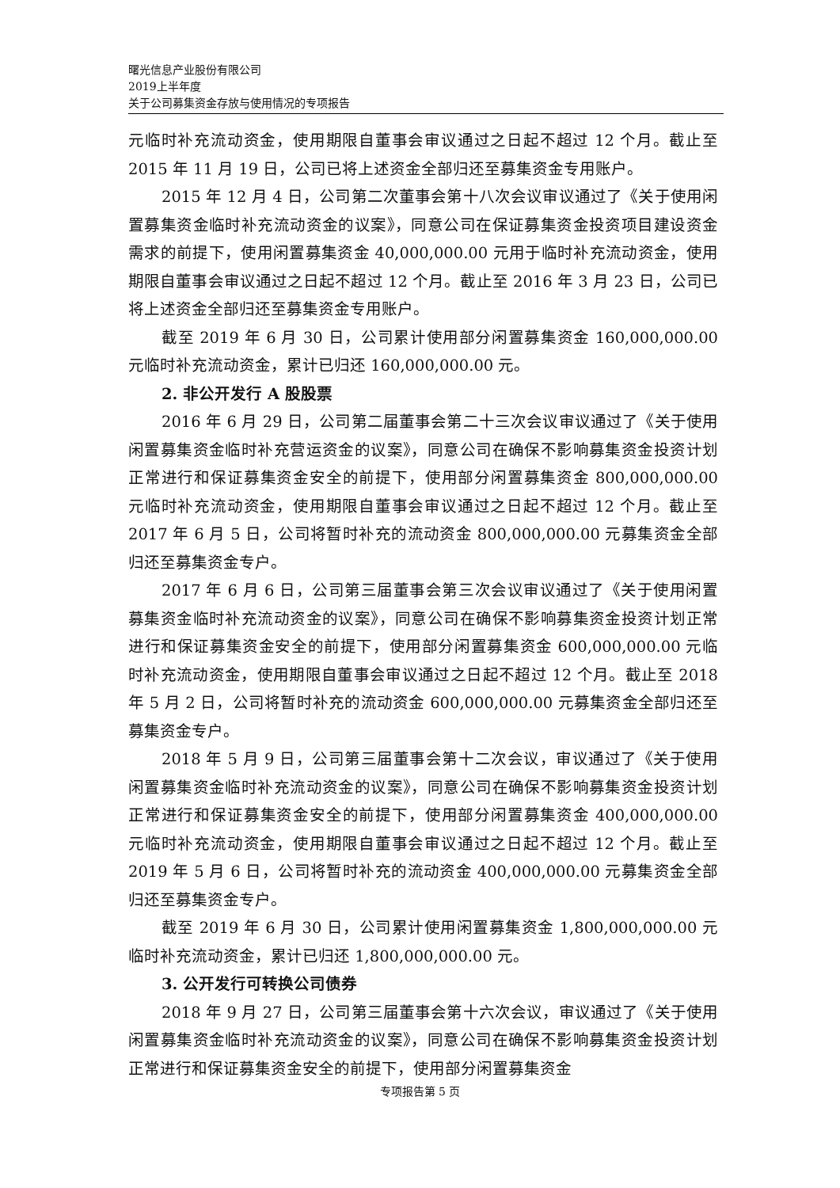曙光信息产业股份有限公司
2019上半年度
关于公司募集资金存放与使用情况的专项报告
元临时补充流动资金，使用期限自董事会审议通过之日起不超过 12 个月。截止至 2015 年 11 月 19 日，公司已将上述资金全部归还至募集资金专用账户。
2015 年 12 月 4 日，公司第二次董事会第十八次会议审议通过了《关于使用闲置募集资金临时补充流动资金的议案》，同意公司在保证募集资金投资项目建设资金需求的前提下，使用闲置募集资金 40,000,000.00 元用于临时补充流动资金，使用期限自董事会审议通过之日起不超过 12 个月。截止至 2016 年 3 月 23 日，公司已将上述资金全部归还至募集资金专用账户。
截至 2019 年 6 月 30 日，公司累计使用部分闲置募集资金 160,000,000.00 元临时补充流动资金，累计已归还 160,000,000.00 元。
2. 非公开发行 A 股股票
2016 年 6 月 29 日，公司第二届董事会第二十三次会议审议通过了《关于使用闲置募集资金临时补充营运资金的议案》，同意公司在确保不影响募集资金投资计划正常进行和保证募集资金安全的前提下，使用部分闲置募集资金 800,000,000.00 元临时补充流动资金，使用期限自董事会审议通过之日起不超过 12 个月。截止至 2017 年 6 月 5 日，公司将暂时补充的流动资金 800,000,000.00 元募集资金全部归还至募集资金专户。
2017 年 6 月 6 日，公司第三届董事会第三次会议审议通过了《关于使用闲置募集资金临时补充流动资金的议案》，同意公司在确保不影响募集资金投资计划正常进行和保证募集资金安全的前提下，使用部分闲置募集资金 600,000,000.00 元临时补充流动资金，使用期限自董事会审议通过之日起不超过 12 个月。截止至 2018 年 5 月 2 日，公司将暂时补充的流动资金 600,000,000.00 元募集资金全部归还至募集资金专户。
2018 年 5 月 9 日，公司第三届董事会第十二次会议，审议通过了《关于使用闲置募集资金临时补充流动资金的议案》，同意公司在确保不影响募集资金投资计划正常进行和保证募集资金安全的前提下，使用部分闲置募集资金 400,000,000.00 元临时补充流动资金，使用期限自董事会审议通过之日起不超过 12 个月。截止至 2019 年 5 月 6 日，公司将暂时补充的流动资金 400,000,000.00 元募集资金全部归还至募集资金专户。
截至 2019 年 6 月 30 日，公司累计使用闲置募集资金 1,800,000,000.00 元临时补充流动资金，累计已归还 1,800,000,000.00 元。
3. 公开发行可转换公司债券
2018 年 9 月 27 日，公司第三届董事会第十六次会议，审议通过了《关于使用闲置募集资金临时补充流动资金的议案》，同意公司在确保不影响募集资金投资计划正常进行和保证募集资金安全的前提下，使用部分闲置募集资金
专项报告第 5 页